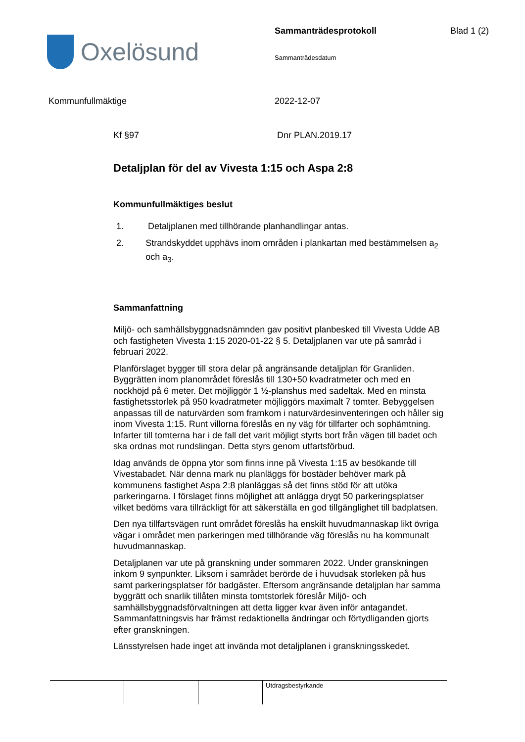Oxelösund
Sammanträdesprotokoll
Sammanträdesdatum
Blad 1 (2)
Kommunfullmäktige 2022-12-07
Kf §97 Dnr PLAN.2019.17
Detaljplan för del av Vivesta 1:15 och Aspa 2:8
Kommunfullmäktiges beslut
1. Detaljplanen med tillhörande planhandlingar antas.
2. Strandskyddet upphävs inom områden i plankartan med bestämmelsen a<sub>2</sub> och a<sub>3</sub>.
Sammanfattning
Miljö- och samhällsbyggnadsnämnden gav positivt planbesked till Vivesta Udde AB och fastigheten Vivesta 1:15 2020-01-22 § 5. Detaljplanen var ute på samråd i februari 2022.
Planförslaget bygger till stora delar på angränsande detaljplan för Granliden. Byggrätten inom planområdet föreslås till 130+50 kvadratmeter och med en nockhöjd på 6 meter. Det möjliggör 1 ½-planshus med sadeltak. Med en minsta fastighetsstorlek på 950 kvadratmeter möjliggörs maximalt 7 tomter. Bebyggelsen anpassas till de naturvärden som framkom i naturvärdesinventeringen och håller sig inom Vivesta 1:15. Runt villorna föreslås en ny väg för tillfarter och sophämtning. Infarter till tomterna har i de fall det varit möjligt styrts bort från vägen till badet och ska ordnas mot rundslingan. Detta styrs genom utfartsförbud.
Idag används de öppna ytor som finns inne på Vivesta 1:15 av besökande till Vivestabadet. När denna mark nu planläggs för bostäder behöver mark på kommunens fastighet Aspa 2:8 planläggas så det finns stöd för att utöka parkeringarna. I förslaget finns möjlighet att anlägga drygt 50 parkeringsplatser vilket bedöms vara tillräckligt för att säkerställa en god tillgänglighet till badplatsen.
Den nya tillfartsvägen runt området föreslås ha enskilt huvudmannaskap likt övriga vägar i området men parkeringen med tillhörande väg föreslås nu ha kommunalt huvudmannaskap.
Detaljplanen var ute på granskning under sommaren 2022. Under granskningen inkom 9 synpunkter. Liksom i samrådet berörde de i huvudsak storleken på hus samt parkeringsplatser för badgäster. Eftersom angränsande detaljplan har samma byggrätt och snarlik tillåten minsta tomtstorlek föreslår Miljö- och samhällsbyggnadsförvaltningen att detta ligger kvar även inför antagandet. Sammanfattningsvis har främst redaktionella ändringar och förtydliganden gjorts efter granskningen.
Länsstyrelsen hade inget att invända mot detaljplanen i granskningsskedet.
Utdragsbestyrkande